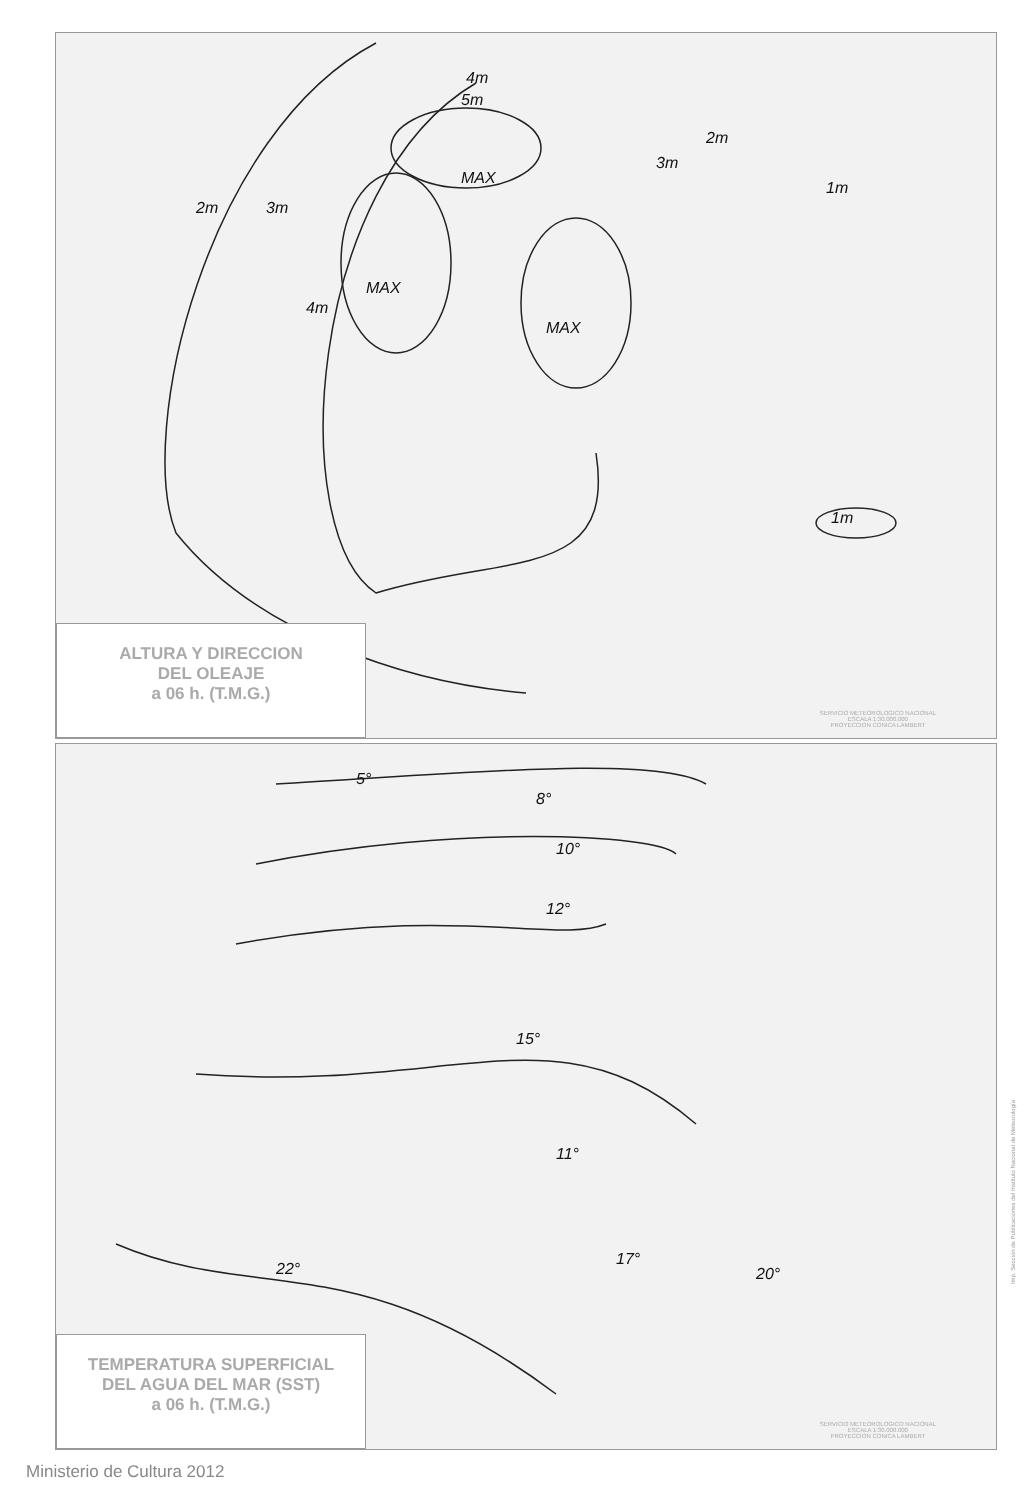2m
3m
4m
4m
5m
MAX
MAX
MAX
3m
2m
1m
1m
ALTURA Y DIRECCION
DEL OLEAJE
a 06 h. (T.M.G.)
SERVICIO METEOROLOGICO NACIONAL
ESCALA 1:30.000.000
PROYECCION CONICA LAMBERT
5°
8°
10°
12°
15°
11°
17°
20°
22°
TEMPERATURA SUPERFICIAL
DEL AGUA DEL MAR (SST)
a 06 h. (T.M.G.)
SERVICIO METEOROLOGICO NACIONAL
ESCALA 1:30.000.000
PROYECCION CONICA LAMBERT
Imp. Sección de Publicaciones del Instituto Nacional de Meteorología
Ministerio de Cultura 2012